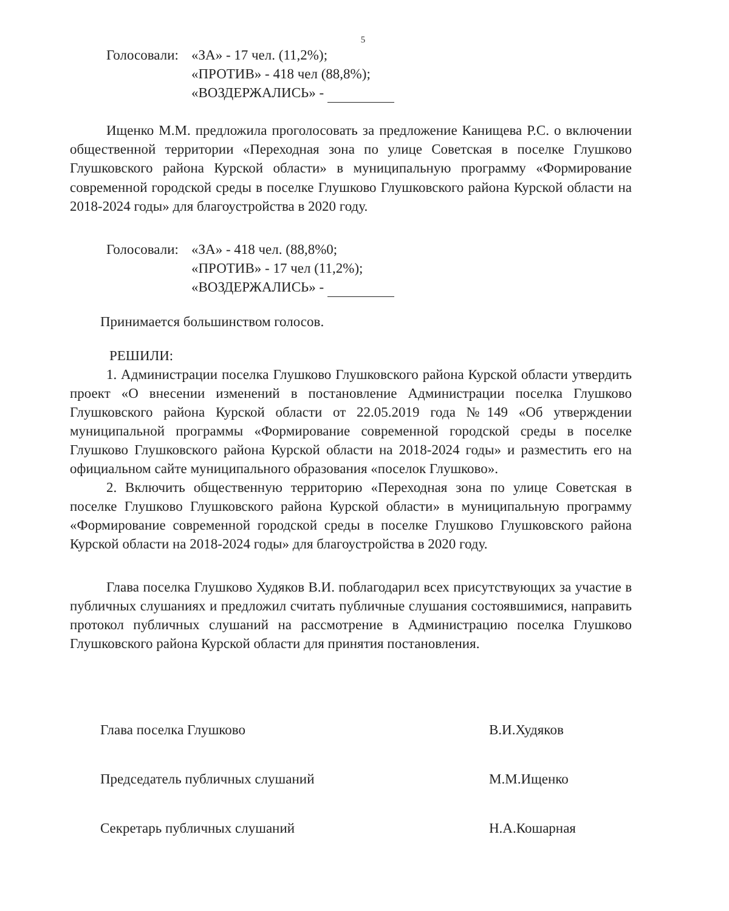5
Голосовали:
«ЗА» - 17 чел. (11,2%);
«ПРОТИВ» - 418 чел (88,8%);
«ВОЗДЕРЖАЛИСЬ» -
Ищенко М.М. предложила проголосовать за предложение Канищева Р.С. о включении общественной территории «Переходная зона по улице Советская в поселке Глушково Глушковского района Курской области» в муниципальную программу «Формирование современной городской среды в поселке Глушково Глушковского района Курской области на 2018-2024 годы» для благоустройства в 2020 году.
Голосовали:
«ЗА» - 418 чел. (88,8%0;
«ПРОТИВ» - 17 чел (11,2%);
«ВОЗДЕРЖАЛИСЬ» -
Принимается большинством голосов.
РЕШИЛИ:
1. Администрации поселка Глушково Глушковского района Курской области утвердить проект «О внесении изменений в постановление Администрации поселка Глушково Глушковского района Курской области от 22.05.2019 года №149 «Об утверждении муниципальной программы «Формирование современной городской среды в поселке Глушково Глушковского района Курской области на 2018-2024 годы» и разместить его на официальном сайте муниципального образования «поселок Глушково».
2. Включить общественную территорию «Переходная зона по улице Советская в поселке Глушково Глушковского района Курской области» в муниципальную программу «Формирование современной городской среды в поселке Глушково Глушковского района Курской области на 2018-2024 годы» для благоустройства в 2020 году.
Глава поселка Глушково Худяков В.И. поблагодарил всех присутствующих за участие в публичных слушаниях и предложил считать публичные слушания состоявшимися, направить протокол публичных слушаний на рассмотрение в Администрацию поселка Глушково Глушковского района Курской области для принятия постановления.
Глава поселка Глушково В.И.Худяков
Председатель публичных слушаний М.М.Ищенко
Секретарь публичных слушаний Н.А.Кошарная